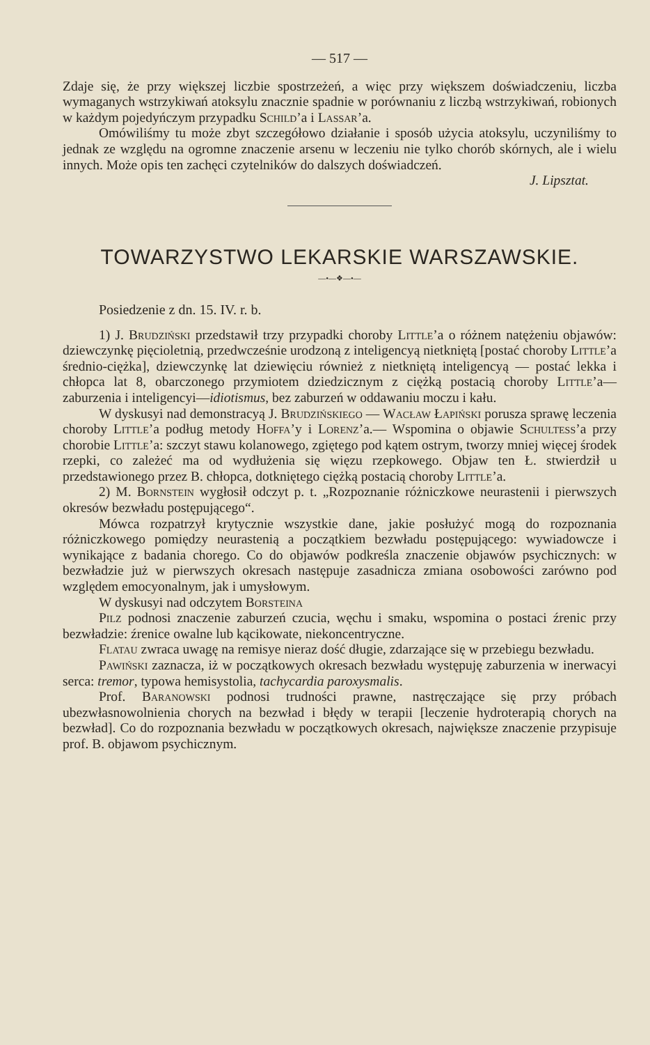— 517 —
Zdaje się, że przy większej liczbie spostrzeżeń, a więc przy większem doświadczeniu, liczba wymaganych wstrzykiwań atoksylu znacznie spadnie w porównaniu z liczbą wstrzykiwań, robionych w każdym pojedyńczym przypadku Schild’a i Lassar’a.
Omówiliśmy tu może zbyt szczegółowo działanie i sposób użycia atoksylu, uczyniliśmy to jednak ze względu na ogromne znaczenie arsenu w leczeniu nie tylko chorób skórnych, ale i wielu innych. Może opis ten zachęci czytelników do dalszych doświadczeń.
J. Lipsztat.
TOWARZYSTWO LEKARSKIE WARSZAWSKIE.
—•—❖—•—
Posiedzenie z dn. 15. IV. r. b.
1) J. Brudziński przedstawił trzy przypadki choroby Little’a o różnem natężeniu objawów: dziewczynkę pięcioletnią, przedwcześnie urodzoną z inteligencyą nietkniętą [postać choroby Little’a średnio-ciężka], dziewczynkę lat dziewięciu również z nietkniętą inteligencyą — postać lekka i chłopca lat 8, obarczonego przymiotem dziedzicznym z ciężką postacią choroby Little’a—zaburzenia i inteligencyi—idiotismus, bez zaburzeń w oddawaniu moczu i kału.
W dyskusyi nad demonstracyą J. Brudzińskiego — Wacław Łapiński porusza sprawę leczenia choroby Little’a podług metody Hoffa’y i Lorenz’a.— Wspomina o objawie Schultess’a przy chorobie Little’a: szczyt stawu kolanowego, zgiętego pod kątem ostrym, tworzy mniej więcej środek rzepki, co zależeć ma od wydłużenia się więzu rzepkowego. Objaw ten Ł. stwierdził u przedstawionego przez B. chłopca, dotkniętego ciężką postacią choroby Little’a.
2) M. Bornstein wygłosił odczyt p. t. „Rozpoznanie różniczkowe neurastenii i pierwszych okresów bezwładu postępującego“.
Mówca rozpatrzył krytycznie wszystkie dane, jakie posłużyć mogą do rozpoznania różniczkowego pomiędzy neurastenią a początkiem bezwładu postępującego: wywiadowcze i wynikające z badania chorego. Co do objawów podkreśla znaczenie objawów psychicznych: w bezwładzie już w pierwszych okresach następuje zasadnicza zmiana osobowości zarówno pod względem emocyonalnym, jak i umysłowym.
W dyskusyi nad odczytem Borsteina
Pilz podnosi znaczenie zaburzeń czucia, węchu i smaku, wspomina o postaci źrenic przy bezwładzie: źrenice owalne lub kącikowate, niekoncentryczne.
Flatau zwraca uwagę na remisye nieraz dość długie, zdarzające się w przebiegu bezwładu.
Pawiński zaznacza, iż w początkowych okresach bezwładu występuję zaburzenia w inerwacyi serca: tremor, typowa hemisystolia, tachycardia paroxysmalis.
Prof. Baranowski podnosi trudności prawne, nastręczające się przy próbach ubezwłasnowolnienia chorych na bezwład i błędy w terapii [leczenie hydroterapią chorych na bezwład]. Co do rozpoznania bezwładu w początkowych okresach, największe znaczenie przypisuje prof. B. objawom psychicznym.